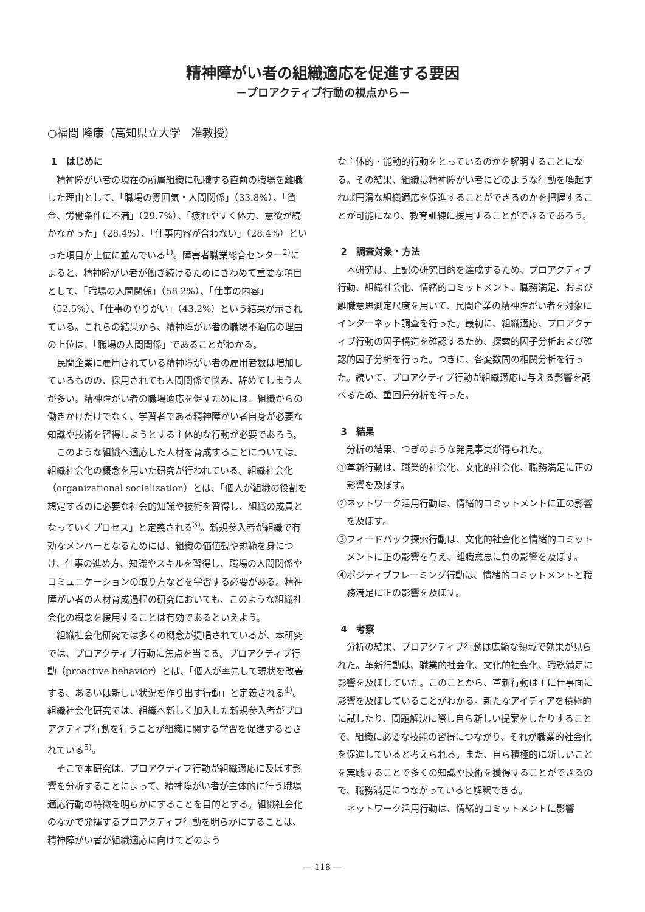精神障がい者の組織適応を促進する要因
－プロアクティブ行動の視点から－
○福間 隆康（高知県立大学　准教授）
1　はじめに
精神障がい者の現在の所属組織に転職する直前の職場を離職した理由として、「職場の雰囲気・人間関係」（33.8%）、「賃金、労働条件に不満」（29.7%）、「疲れやすく体力、意欲が続かなかった」（28.4%）、「仕事内容が合わない」（28.4%）といった項目が上位に並んでいる<sup>1)</sup>。障害者職業総合センター<sup>2)</sup>によると、精神障がい者が働き続けるためにきわめて重要な項目として、「職場の人間関係」（58.2%）、「仕事の内容」（52.5%）、「仕事のやりがい」（43.2%）という結果が示されている。これらの結果から、精神障がい者の職場不適応の理由の上位は、「職場の人間関係」であることがわかる。
民間企業に雇用されている精神障がい者の雇用者数は増加しているものの、採用されても人間関係で悩み、辞めてしまう人が多い。精神障がい者の職場適応を促すためには、組織からの働きかけだけでなく、学習者である精神障がい者自身が必要な知識や技術を習得しようとする主体的な行動が必要であろう。
このような組織へ適応した人材を育成することについては、組織社会化の概念を用いた研究が行われている。組織社会化（organizational socialization）とは、「個人が組織の役割を想定するのに必要な社会的知識や技術を習得し、組織の成員となっていくプロセス」と定義される<sup>3)</sup>。新規参入者が組織で有効なメンバーとなるためには、組織の価値観や規範を身につけ、仕事の進め方、知識やスキルを習得し、職場の人間関係やコミュニケーションの取り方などを学習する必要がある。精神障がい者の人材育成過程の研究においても、このような組織社会化の概念を援用することは有効であるといえよう。
組織社会化研究では多くの概念が提唱されているが、本研究では、プロアクティブ行動に焦点を当てる。プロアクティブ行動（proactive behavior）とは、「個人が率先して現状を改善する、あるいは新しい状況を作り出す行動」と定義される<sup>4)</sup>。組織社会化研究では、組織へ新しく加入した新規参入者がプロアクティブ行動を行うことが組織に関する学習を促進するとされている<sup>5)</sup>。
そこで本研究は、プロアクティブ行動が組織適応に及ぼす影響を分析することによって、精神障がい者が主体的に行う職場適応行動の特徴を明らかにすることを目的とする。組織社会化のなかで発揮するプロアクティブ行動を明らかにすることは、精神障がい者が組織適応に向けてどのよう
な主体的・能動的行動をとっているのかを解明することになる。その結果、組織は精神障がい者にどのような行動を喚起すれば円滑な組織適応を促進することができるのかを把握することが可能になり、教育訓練に援用することができるであろう。
2　調査対象・方法
本研究は、上記の研究目的を達成するため、プロアクティブ行動、組織社会化、情緒的コミットメント、職務満足、および離職意思測定尺度を用いて、民間企業の精神障がい者を対象にインターネット調査を行った。最初に、組織適応、プロアクティブ行動の因子構造を確認するため、探索的因子分析および確認的因子分析を行った。つぎに、各変数間の相関分析を行った。続いて、プロアクティブ行動が組織適応に与える影響を調べるため、重回帰分析を行った。
3　結果
分析の結果、つぎのような発見事実が得られた。
①革新行動は、職業的社会化、文化的社会化、職務満足に正の影響を及ぼす。
②ネットワーク活用行動は、情緒的コミットメントに正の影響を及ぼす。
③フィードバック探索行動は、文化的社会化と情緒的コミットメントに正の影響を与え、離職意思に負の影響を及ぼす。
④ポジティブフレーミング行動は、情緒的コミットメントと職務満足に正の影響を及ぼす。
4　考察
分析の結果、プロアクティブ行動は広範な領域で効果が見られた。革新行動は、職業的社会化、文化的社会化、職務満足に影響を及ぼしていた。このことから、革新行動は主に仕事面に影響を及ぼしていることがわかる。新たなアイディアを積極的に試したり、問題解決に際し自ら新しい提案をしたりすることで、組織に必要な技能の習得につながり、それが職業的社会化を促進していると考えられる。また、自ら積極的に新しいことを実践することで多くの知識や技術を獲得することができるので、職務満足につながっていると解釈できる。
ネットワーク活用行動は、情緒的コミットメントに影響
― 118 ―